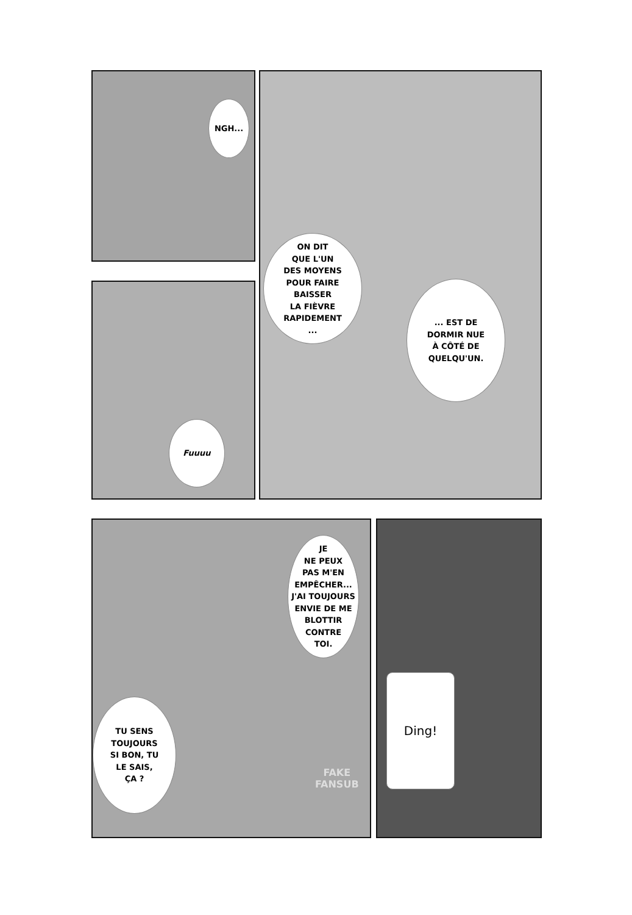NGH...
Fuuuu
ON DIT
QUE L'UN
DES MOYENS
POUR FAIRE
BAISSER
LA FIÈVRE
RAPIDEMENT
...
... EST DE
DORMIR NUE
À CÔTÉ DE
QUELQU'UN.
JE
NE PEUX
PAS M'EN
EMPÊCHER...
J'AI TOUJOURS
ENVIE DE ME
BLOTTIR
CONTRE
TOI.
TU SENS
TOUJOURS
SI BON, TU
LE SAIS,
ÇA ?
FAKE
FANSUB
Ding!